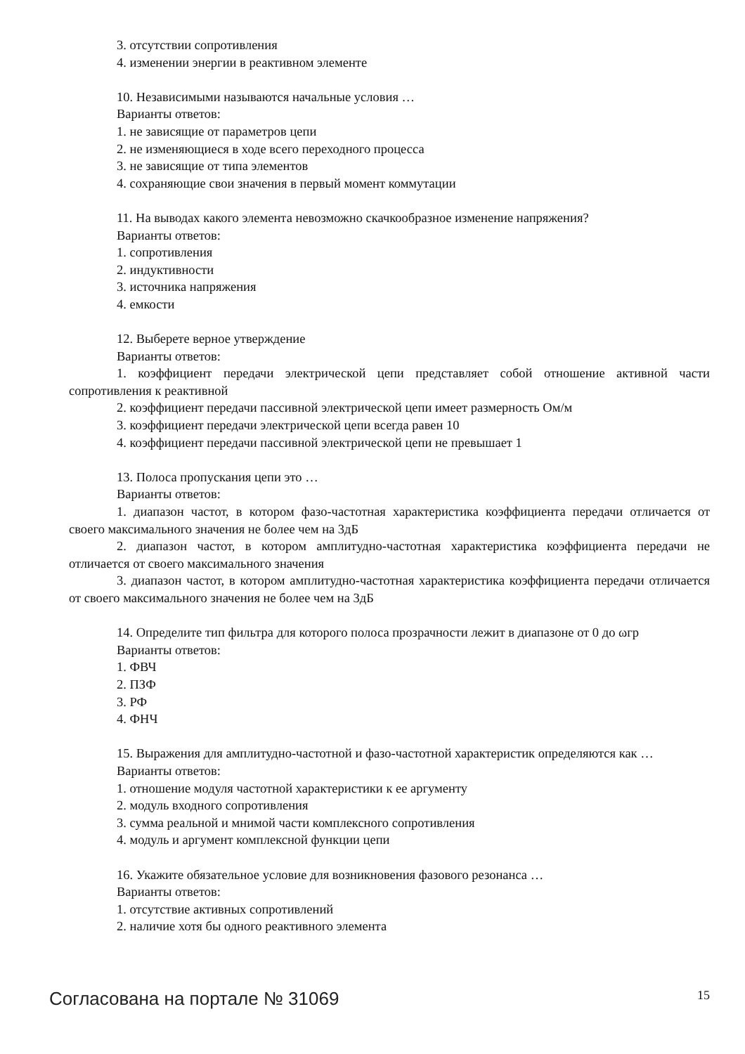3. отсутствии сопротивления
4. изменении энергии в реактивном элементе
10. Независимыми называются начальные условия …
Варианты ответов:
1. не зависящие от параметров цепи
2. не изменяющиеся в ходе всего переходного процесса
3. не зависящие от типа элементов
4. сохраняющие свои значения в первый момент коммутации
11. На выводах какого элемента невозможно скачкообразное изменение напряжения?
Варианты ответов:
1. сопротивления
2. индуктивности
3. источника напряжения
4. емкости
12. Выберете верное утверждение
Варианты ответов:
1. коэффициент передачи электрической цепи представляет собой отношение активной части сопротивления к реактивной
2. коэффициент передачи пассивной электрической цепи имеет размерность Ом/м
3. коэффициент передачи электрической цепи всегда равен 10
4. коэффициент передачи пассивной электрической цепи не превышает 1
13. Полоса пропускания цепи это …
Варианты ответов:
1. диапазон частот, в котором фазо-частотная характеристика коэффициента передачи отличается от своего максимального значения не более чем на 3дБ
2. диапазон частот, в котором амплитудно-частотная характеристика коэффициента передачи не отличается от своего максимального значения
3. диапазон частот, в котором амплитудно-частотная характеристика коэффициента передачи отличается от своего максимального значения не более чем на 3дБ
14. Определите тип фильтра для которого полоса прозрачности лежит в диапазоне от 0 до ωгр
Варианты ответов:
1. ФВЧ
2. ПЗФ
3. РФ
4. ФНЧ
15. Выражения для амплитудно-частотной и фазо-частотной характеристик определяются как …
Варианты ответов:
1. отношение модуля частотной характеристики к ее аргументу
2. модуль входного сопротивления
3. сумма реальной и мнимой части комплексного сопротивления
4. модуль и аргумент комплексной функции цепи
16. Укажите обязательное условие для возникновения фазового резонанса …
Варианты ответов:
1. отсутствие активных сопротивлений
2. наличие хотя бы одного реактивного элемента
Согласована на портале № 31069 15